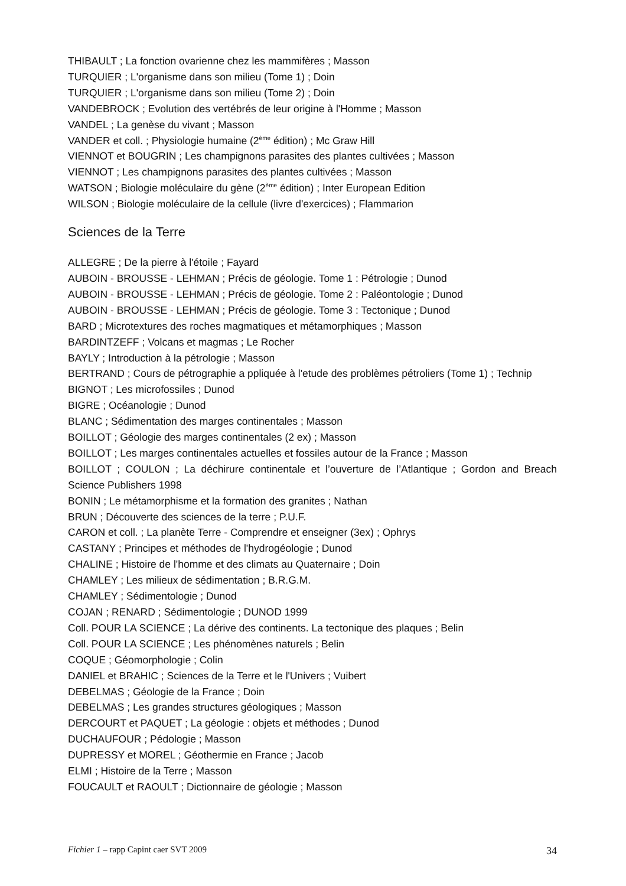THIBAULT ; La fonction ovarienne chez les mammifères ; Masson
TURQUIER ; L'organisme dans son milieu (Tome 1) ; Doin
TURQUIER ; L'organisme dans son milieu (Tome 2) ; Doin
VANDEBROCK ; Evolution des vertébrés de leur origine à l'Homme ; Masson
VANDEL ; La genèse du vivant ; Masson
VANDER et coll. ; Physiologie humaine (2<sup>ème</sup> édition) ; Mc Graw Hill
VIENNOT et BOUGRIN ; Les champignons parasites des plantes cultivées ; Masson
VIENNOT ; Les champignons parasites des plantes cultivées ; Masson
WATSON ; Biologie moléculaire du gène (2<sup>ème</sup> édition) ; Inter European Edition
WILSON ; Biologie moléculaire de la cellule (livre d'exercices) ; Flammarion
Sciences de la Terre
ALLEGRE ; De la pierre à l'étoile ; Fayard
AUBOIN - BROUSSE - LEHMAN ; Précis de géologie. Tome 1 : Pétrologie ; Dunod
AUBOIN - BROUSSE - LEHMAN ; Précis de géologie. Tome 2 : Paléontologie ; Dunod
AUBOIN - BROUSSE - LEHMAN ; Précis de géologie. Tome 3 : Tectonique ; Dunod
BARD ; Microtextures des roches magmatiques et métamorphiques ; Masson
BARDINTZEFF ; Volcans et magmas ; Le Rocher
BAYLY ; Introduction à la pétrologie ; Masson
BERTRAND ; Cours de pétrographie a ppliquée à l'etude des problèmes pétroliers (Tome 1) ; Technip
BIGNOT ; Les microfossiles ; Dunod
BIGRE ; Océanologie ; Dunod
BLANC ; Sédimentation des marges continentales ; Masson
BOILLOT ; Géologie des marges continentales (2 ex) ; Masson
BOILLOT ; Les marges continentales actuelles et fossiles autour de la France ; Masson
BOILLOT ; COULON ; La déchirure continentale et l’ouverture de l’Atlantique ; Gordon and Breach Science Publishers 1998
BONIN ; Le métamorphisme et la formation des granites ; Nathan
BRUN ; Découverte des sciences de la terre ; P.U.F.
CARON et coll. ; La planète Terre - Comprendre et enseigner (3ex) ; Ophrys
CASTANY ; Principes et méthodes de l'hydrogéologie ; Dunod
CHALINE ; Histoire de l'homme et des climats au Quaternaire ; Doin
CHAMLEY ; Les milieux de sédimentation ; B.R.G.M.
CHAMLEY ; Sédimentologie ; Dunod
COJAN ; RENARD ; Sédimentologie ; DUNOD 1999
Coll. POUR LA SCIENCE ; La dérive des continents. La tectonique des plaques ; Belin
Coll. POUR LA SCIENCE ; Les phénomènes naturels ; Belin
COQUE ; Géomorphologie ; Colin
DANIEL et BRAHIC ; Sciences de la Terre et le l'Univers ; Vuibert
DEBELMAS ; Géologie de la France ; Doin
DEBELMAS ; Les grandes structures géologiques ; Masson
DERCOURT et PAQUET ; La géologie : objets et méthodes ; Dunod
DUCHAUFOUR ; Pédologie ; Masson
DUPRESSY et MOREL ; Géothermie en France ; Jacob
ELMI ; Histoire de la Terre ; Masson
FOUCAULT et RAOULT ; Dictionnaire de géologie ; Masson
Fichier 1 – rapp Capint caer SVT 2009 34